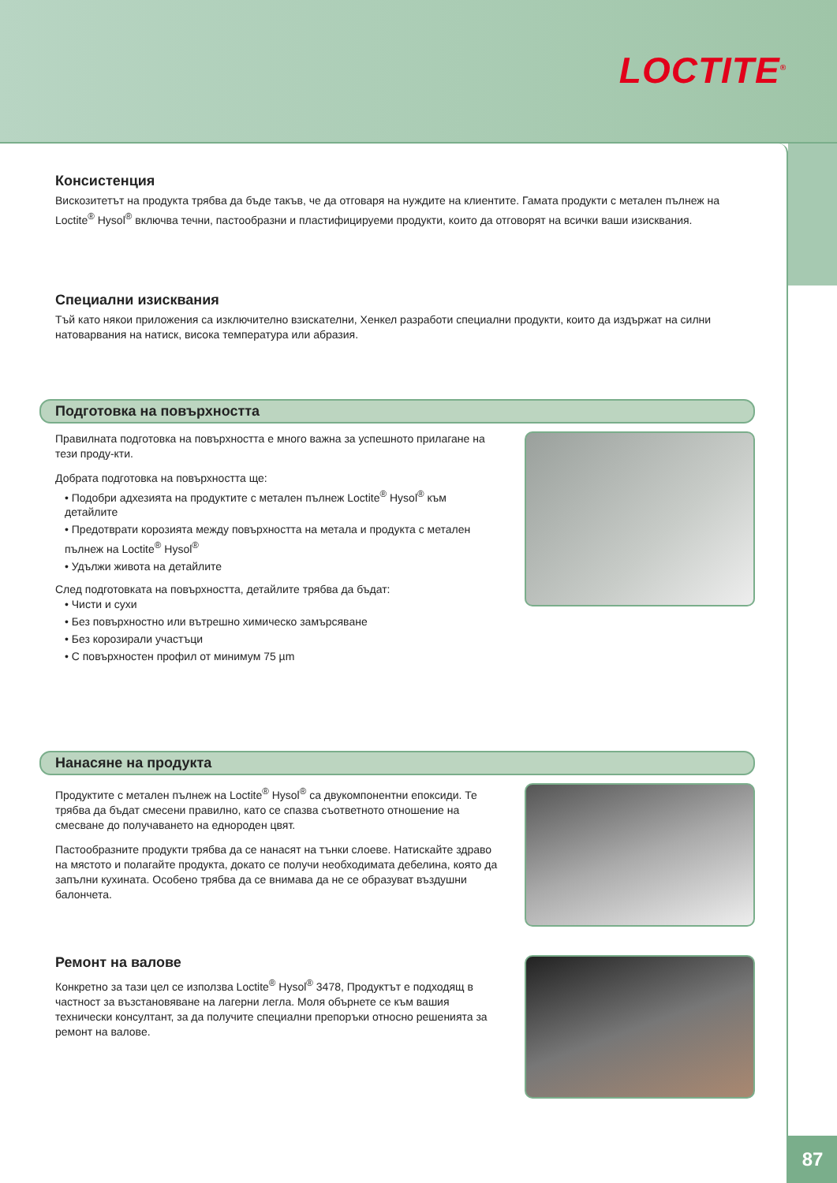LOCTITE<sup>®</sup>
Консистенция
Вискозитетът на продукта трябва да бъде такъв, че да отговаря на нуждите на клиентите. Гамата продукти с метален пълнеж на Loctite<sup>®</sup> Hysol<sup>®</sup> включва течни, пастообразни и пластифицируеми продукти, които да отговорят на всички ваши изисквания.
Специални изисквания
Тъй като някои приложения са изключително взискателни, Хенкел разработи специални продукти, които да издържат на силни натоварвания на натиск, висока температура или абразия.
Подготовка на повърхността
Правилната подготовка на повърхността е много важна за успешното прилагане на тези проду-кти.
Добрата подготовка на повърхността ще:
• Подобри адхезията на продуктите с метален пълнеж Loctite<sup>®</sup> Hysol<sup>®</sup> към детайлите
• Предотврати корозията между повърхността на метала и продукта с метален пълнеж на Loctite<sup>®</sup> Hysol<sup>®</sup>
• Удължи живота на детайлите
След подготовката на повърхността, детайлите трябва да бъдат:
• Чисти и сухи
• Без повърхностно или вътрешно химическо замърсяване
• Без корозирали участъци
• С повърхностен профил от минимум 75 µm
Нанасяне на продукта
Продуктите с метален пълнеж на Loctite<sup>®</sup> Hysol<sup>®</sup> са двукомпонентни епоксиди. Те трябва да бъдат смесени правилно, като се спазва съответното отношение на смесване до получаването на еднороден цвят.
Пастообразните продукти трябва да се нанасят на тънки слоеве. Натискайте здраво на мястото и полагайте продукта, докато се получи необходимата дебелина, която да запълни кухината. Особено трябва да се внимава да не се образуват въздушни балончета.
Ремонт на валове
Конкретно за тази цел се използва Loctite<sup>®</sup> Hysol<sup>®</sup> 3478, Продуктът е подходящ в частност за възстановяване на лагерни легла. Моля обърнете се към вашия технически консултант, за да получите специални препоръки относно решенията за ремонт на валове.
87